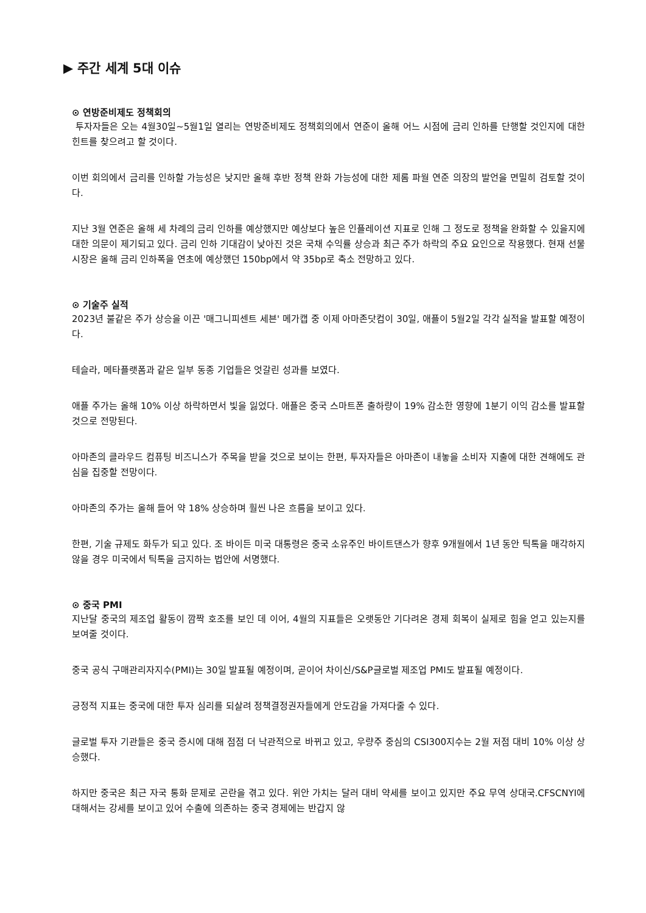▶ 주간 세계 5대 이슈
⊙ 연방준비제도 정책회의
투자자들은 오는 4월30일~5월1일 열리는 연방준비제도 정책회의에서 연준이 올해 어느 시점에 금리 인하를 단행할 것인지에 대한 힌트를 찾으려고 할 것이다.
이번 회의에서 금리를 인하할 가능성은 낮지만 올해 후반 정책 완화 가능성에 대한 제롬 파월 연준 의장의 발언을 면밀히 검토할 것이다.
지난 3월 연준은 올해 세 차례의 금리 인하를 예상했지만 예상보다 높은 인플레이션 지표로 인해 그 정도로 정책을 완화할 수 있을지에 대한 의문이 제기되고 있다. 금리 인하 기대감이 낮아진 것은 국채 수익률 상승과 최근 주가 하락의 주요 요인으로 작용했다. 현재 선물 시장은 올해 금리 인하폭을 연초에 예상했던 150bp에서 약 35bp로 축소 전망하고 있다.
⊙ 기술주 실적
2023년 불같은 주가 상승을 이끈 '매그니피센트 세븐' 메가캡 중 이제 아마존닷컴이 30일, 애플이 5월2일 각각 실적을 발표할 예정이다.
테슬라, 메타플랫폼과 같은 일부 동종 기업들은 엇갈린 성과를 보였다.
애플 주가는 올해 10% 이상 하락하면서 빛을 잃었다. 애플은 중국 스마트폰 출하량이 19% 감소한 영향에 1분기 이익 감소를 발표할 것으로 전망된다.
아마존의 클라우드 컴퓨팅 비즈니스가 주목을 받을 것으로 보이는 한편, 투자자들은 아마존이 내놓을 소비자 지출에 대한 견해에도 관심을 집중할 전망이다.
아마존의 주가는 올해 들어 약 18% 상승하며 훨씬 나은 흐름을 보이고 있다.
한편, 기술 규제도 화두가 되고 있다. 조 바이든 미국 대통령은 중국 소유주인 바이트댄스가 향후 9개월에서 1년 동안 틱톡을 매각하지 않을 경우 미국에서 틱톡을 금지하는 법안에 서명했다.
⊙ 중국 PMI
지난달 중국의 제조업 활동이 깜짝 호조를 보인 데 이어, 4월의 지표들은 오랫동안 기다려온 경제 회복이 실제로 힘을 얻고 있는지를 보여줄 것이다.
중국 공식 구매관리자지수(PMI)는 30일 발표될 예정이며, 곧이어 차이신/S&P글로벌 제조업 PMI도 발표될 예정이다.
긍정적 지표는 중국에 대한 투자 심리를 되살려 정책결정권자들에게 안도감을 가져다줄 수 있다.
글로벌 투자 기관들은 중국 증시에 대해 점점 더 낙관적으로 바뀌고 있고, 우량주 중심의 CSI300지수는 2월 저점 대비 10% 이상 상승했다.
하지만 중국은 최근 자국 통화 문제로 곤란을 겪고 있다. 위안 가치는 달러 대비 약세를 보이고 있지만 주요 무역 상대국.CFSCNYI에 대해서는 강세를 보이고 있어 수출에 의존하는 중국 경제에는 반갑지 않